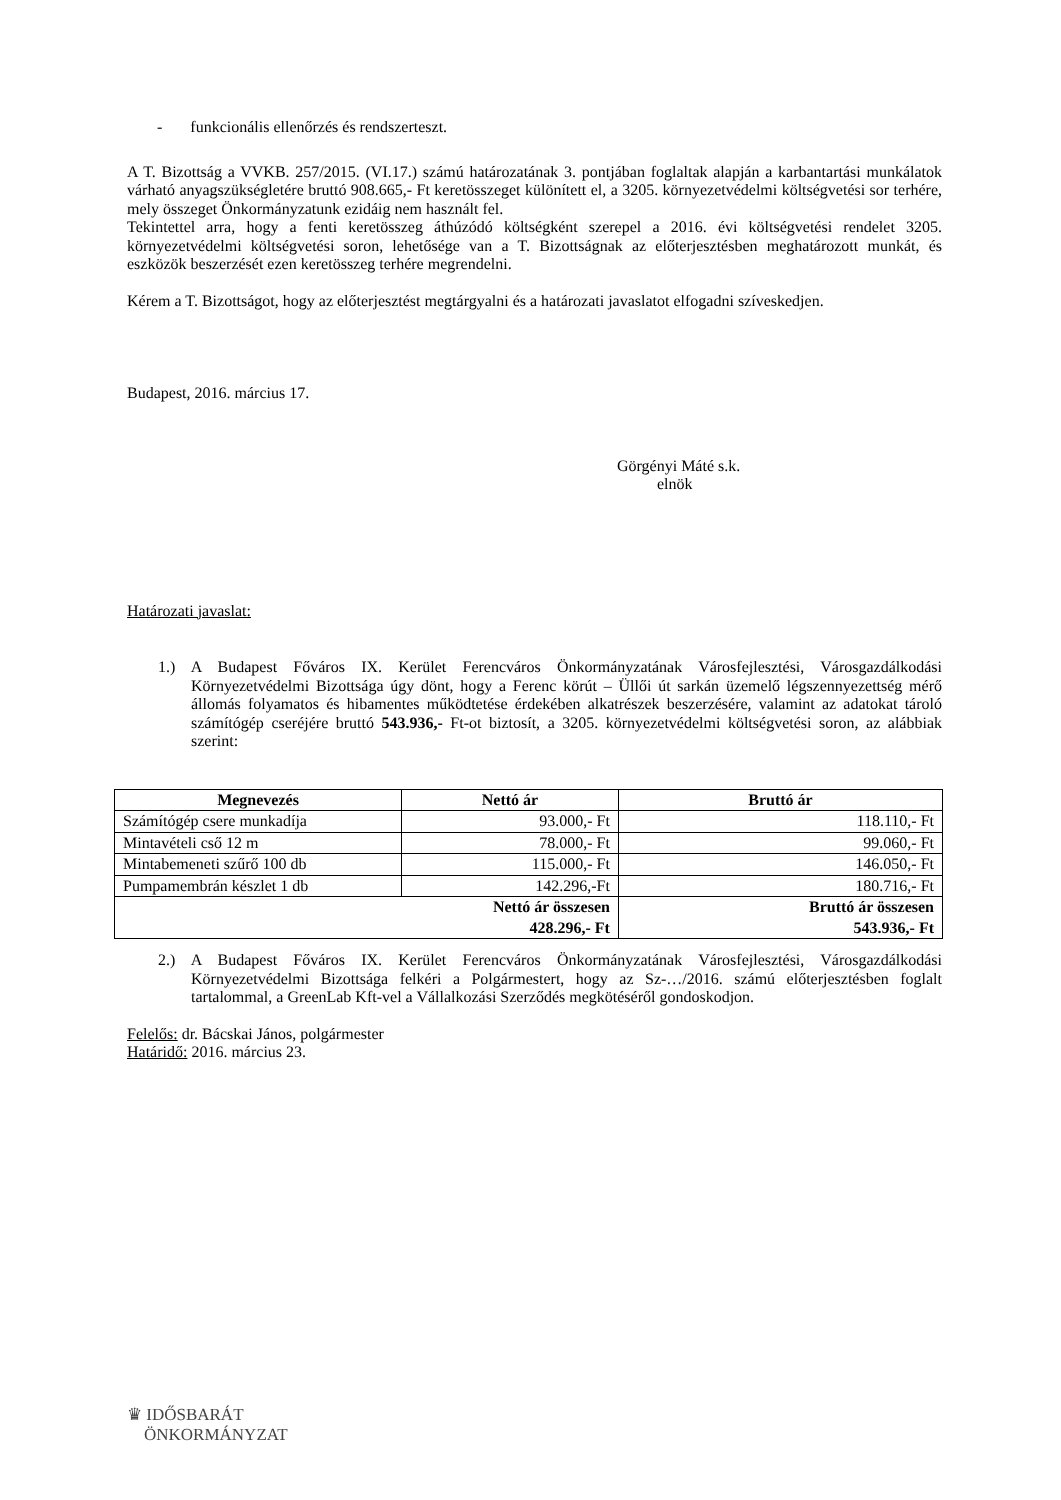- funkcionális ellenőrzés és rendszerteszt.
A T. Bizottság a VVKB. 257/2015. (VI.17.) számú határozatának 3. pontjában foglaltak alapján a karbantartási munkálatok várható anyagszükségletére bruttó 908.665,- Ft keretösszeget különített el, a 3205. környezetvédelmi költségvetési sor terhére, mely összeget Önkormányzatunk ezidáig nem használt fel.
Tekintettel arra, hogy a fenti keretösszeg áthúzódó költségként szerepel a 2016. évi költségvetési rendelet 3205. környezetvédelmi költségvetési soron, lehetősége van a T. Bizottságnak az előterjesztésben meghatározott munkát, és eszközök beszerzését ezen keretösszeg terhére megrendelni.
Kérem a T. Bizottságot, hogy az előterjesztést megtárgyalni és a határozati javaslatot elfogadni szíveskedjen.
Budapest, 2016. március 17.
Görgényi Máté s.k.
elnök
Határozati javaslat:
1.) A Budapest Főváros IX. Kerület Ferencváros Önkormányzatának Városfejlesztési, Városgazdálkodási Környezetvédelmi Bizottsága úgy dönt, hogy a Ferenc körút – Üllői út sarkán üzemelő légszennyezettség mérő állomás folyamatos és hibamentes működtetése érdekében alkatrészek beszerzésére, valamint az adatokat tároló számítógép cseréjére bruttó 543.936,- Ft-ot biztosít, a 3205. környezetvédelmi költségvetési soron, az alábbiak szerint:
| Megnevezés | Nettó ár | Bruttó ár |
| --- | --- | --- |
| Számítógép csere munkadíja | 93.000,- Ft | 118.110,- Ft |
| Mintavételi cső 12 m | 78.000,- Ft | 99.060,- Ft |
| Mintabemeneti szűrő 100 db | 115.000,- Ft | 146.050,- Ft |
| Pumpamembrán készlet 1 db | 142.296,-Ft | 180.716,- Ft |
| Nettó ár összesen | | Bruttó ár összesen |
| 428.296,- Ft | | 543.936,- Ft |
2.) A Budapest Főváros IX. Kerület Ferencváros Önkormányzatának Városfejlesztési, Városgazdálkodási Környezetvédelmi Bizottsága felkéri a Polgármestert, hogy az Sz-…/2016. számú előterjesztésben foglalt tartalommal, a GreenLab Kft-vel a Vállalkozási Szerződés megkötéséről gondoskodjon.
Felelős: dr. Bácskai János, polgármester
Határidő: 2016. március 23.
♛ IDŐSBARÁT
ÖNKORMÁNYZAT